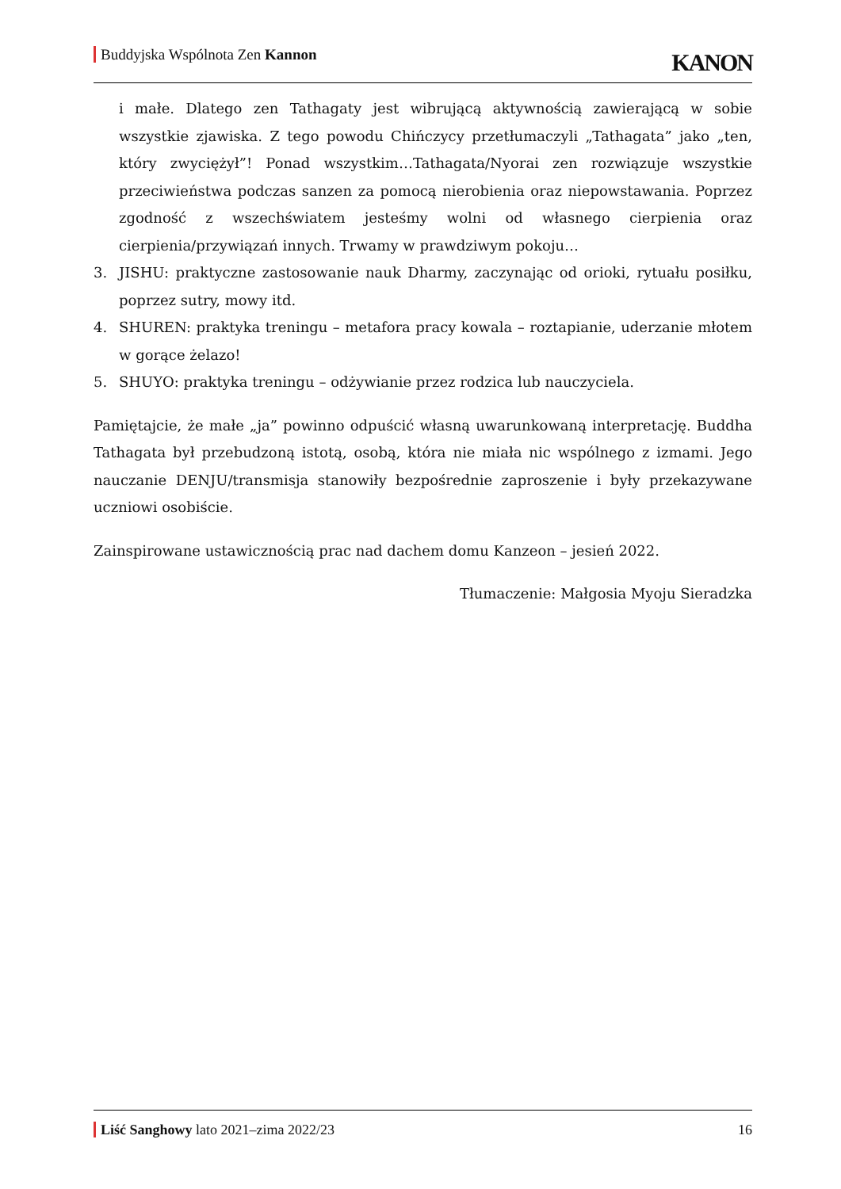Buddyjska Wspólnota Zen Kannon
KANON
i małe. Dlatego zen Tathagaty jest wibrującą aktywnością zawierającą w sobie wszystkie zjawiska. Z tego powodu Chińczycy przetłumaczyli „Tathagata” jako „ten, który zwyciężył”! Ponad wszystkim…Tathagata/Nyorai zen rozwiązuje wszystkie przeciwieństwa podczas sanzen za pomocą nierobienia oraz niepowstawania. Poprzez zgodność z wszechświatem jesteśmy wolni od własnego cierpienia oraz cierpienia/przywiązań innych. Trwamy w prawdziwym pokoju…
3. JISHU: praktyczne zastosowanie nauk Dharmy, zaczynając od orioki, rytuału posiłku, poprzez sutry, mowy itd.
4. SHUREN: praktyka treningu – metafora pracy kowala – roztapianie, uderzanie młotem w gorące żelazo!
5. SHUYO: praktyka treningu – odżywianie przez rodzica lub nauczyciela.
Pamiętajcie, że małe „ja” powinno odpuścić własną uwarunkowaną interpretację. Buddha Tathagata był przebudzoną istotą, osobą, która nie miała nic wspólnego z izmami. Jego nauczanie DENJU/transmisja stanowiły bezpośrednie zaproszenie i były przekazywane uczniowi osobiście.
Zainspirowane ustawicznością prac nad dachem domu Kanzeon – jesień 2022.
Tłumaczenie: Małgosia Myoju Sieradzka
Liść Sanghowy lato 2021–zima 2022/23
16